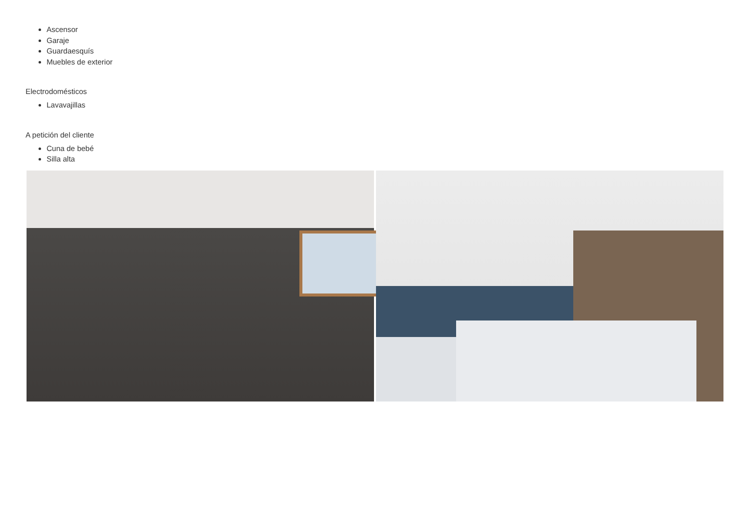Ascensor
Garaje
Guardaesquís
Muebles de exterior
Electrodomésticos
Lavavajillas
A petición del cliente
Cuna de bebé
Silla alta